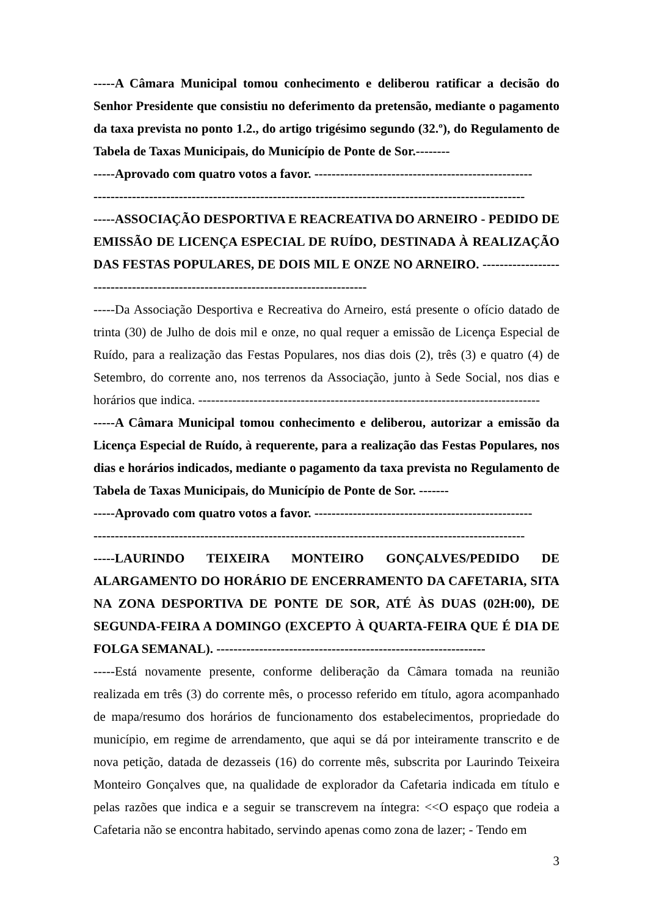-----A Câmara Municipal tomou conhecimento e deliberou ratificar a decisão do Senhor Presidente que consistiu no deferimento da pretensão, mediante o pagamento da taxa prevista no ponto 1.2., do artigo trigésimo segundo (32.º), do Regulamento de Tabela de Taxas Municipais, do Município de Ponte de Sor.--------
-----Aprovado com quatro votos a favor. ---------------------------------------------------
-----------------------------------------------------------------------------------------------------
-----ASSOCIAÇÃO DESPORTIVA E REACREATIVA DO ARNEIRO - PEDIDO DE EMISSÃO DE LICENÇA ESPECIAL DE RUÍDO, DESTINADA À REALIZAÇÃO DAS FESTAS POPULARES, DE DOIS MIL E ONZE NO ARNEIRO. ----------------------------------------------------------------------------------
-----Da Associação Desportiva e Recreativa do Arneiro, está presente o ofício datado de trinta (30) de Julho de dois mil e onze, no qual requer a emissão de Licença Especial de Ruído, para a realização das Festas Populares, nos dias dois (2), três (3) e quatro (4) de Setembro, do corrente ano, nos terrenos da Associação, junto à Sede Social, nos dias e horários que indica. --------------------------------------------------------------------------------
-----A Câmara Municipal tomou conhecimento e deliberou, autorizar a emissão da Licença Especial de Ruído, à requerente, para a realização das Festas Populares, nos dias e horários indicados, mediante o pagamento da taxa prevista no Regulamento de Tabela de Taxas Municipais, do Município de Ponte de Sor. -------
-----Aprovado com quatro votos a favor. ---------------------------------------------------
-----------------------------------------------------------------------------------------------------
-----LAURINDO TEIXEIRA MONTEIRO GONÇALVES/PEDIDO DE ALARGAMENTO DO HORÁRIO DE ENCERRAMENTO DA CAFETARIA, SITA NA ZONA DESPORTIVA DE PONTE DE SOR, ATÉ ÀS DUAS (02H:00), DE SEGUNDA-FEIRA A DOMINGO (EXCEPTO À QUARTA-FEIRA QUE É DIA DE FOLGA SEMANAL). ---------------------------------------------------------------
-----Está novamente presente, conforme deliberação da Câmara tomada na reunião realizada em três (3) do corrente mês, o processo referido em título, agora acompanhado de mapa/resumo dos horários de funcionamento dos estabelecimentos, propriedade do município, em regime de arrendamento, que aqui se dá por inteiramente transcrito e de nova petição, datada de dezasseis (16) do corrente mês, subscrita por Laurindo Teixeira Monteiro Gonçalves que, na qualidade de explorador da Cafetaria indicada em título e pelas razões que indica e a seguir se transcrevem na íntegra: <<O espaço que rodeia a Cafetaria não se encontra habitado, servindo apenas como zona de lazer; - Tendo em
3